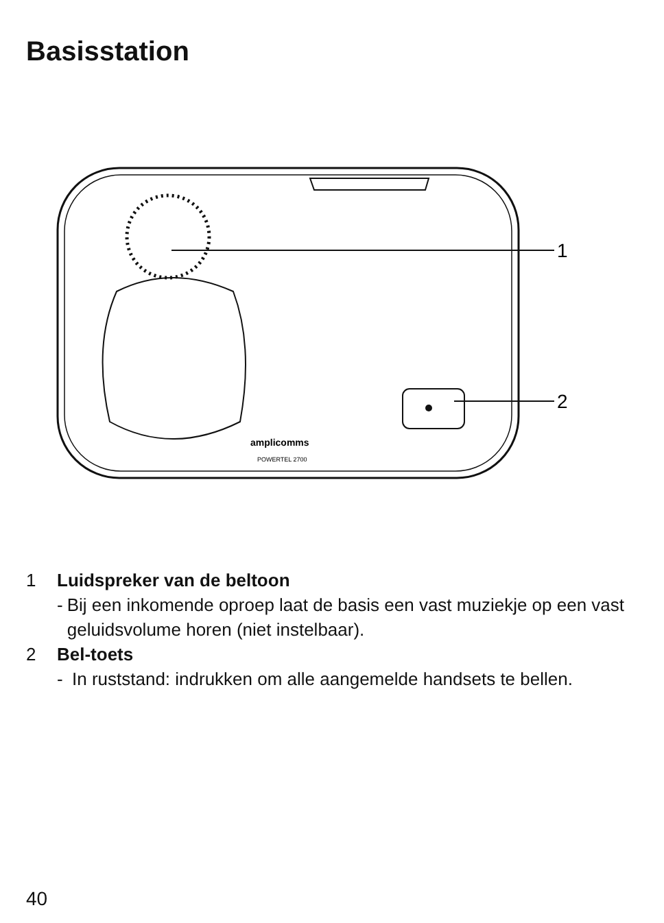Basisstation
1
2
amplicomms
POWERTEL 2700
1 Luidspreker van de beltoon
- Bij een inkomende oproep laat de basis een vast muziekje op een vast geluidsvolume horen (niet instelbaar).
2 Bel-toets
- In ruststand: indrukken om alle aangemelde handsets te bellen.
40